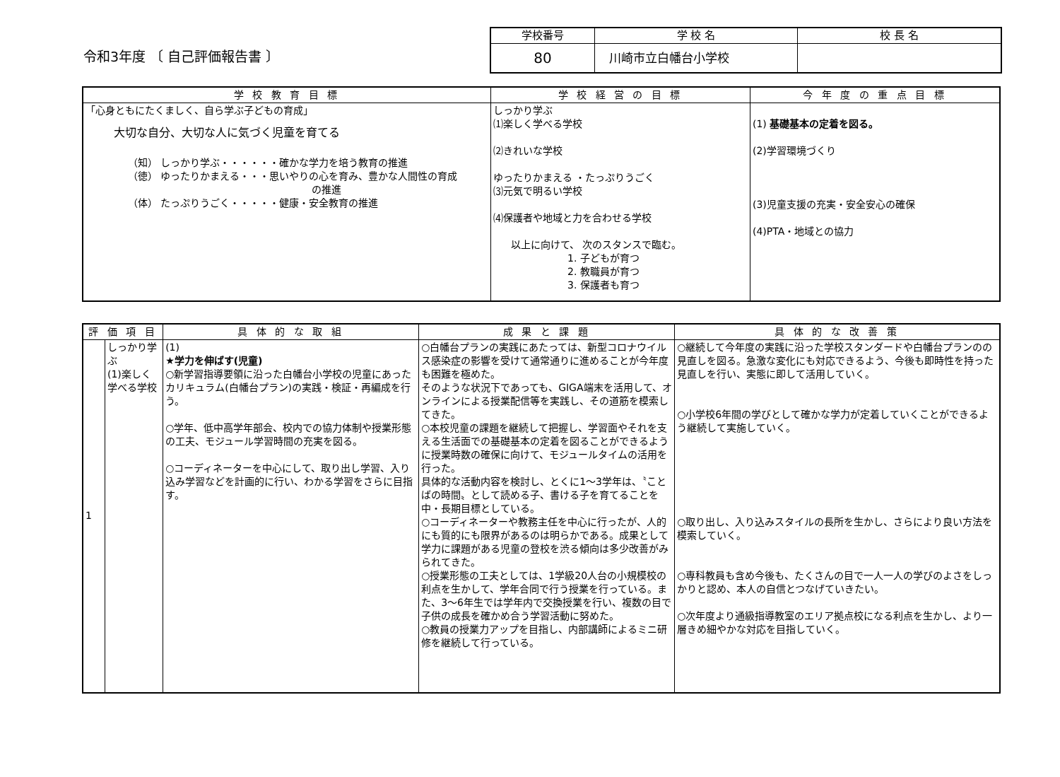令和3年度 〔 自己評価報告書 〕
| 学校番号 | 学 校 名 | 校 長 名 |
| 80 | 川崎市立白幡台小学校 | |
| 学 校 教 育 目 標 | 学 校 経 営 の 目 標 | 今 年 度 の 重 点 目 標 |
| --- | --- | --- |
| 「心身ともにたくましく、自ら学ぶ子どもの育成」 大切な自分、大切な人に気づく児童を育てる （知） しっかり学ぶ・・・・・・確かな学力を培う教育の推進 （徳） ゆったりかまえる・・・思いやりの心を育み、豊かな人間性の育成 の推進 （体） たっぷりうごく・・・・・健康・安全教育の推進 | しっかり学ぶ ⑴楽しく学べる学校 ⑵きれいな学校 ゆったりかまえる ・たっぷりうごく ⑶元気で明るい学校 ⑷保護者や地域と力を合わせる学校 以上に向けて、 次のスタンスで臨む。 1. 子どもが育つ 2. 教職員が育つ 3. 保護者も育つ | (1) 基礎基本の定着を図る。 (2)学習環境づくり (3)児童支援の充実・安全安心の確保 (4)PTA・地域との協力 |
| 評 価 項 目 | | 具 体 的 な 取 組 | 成 果 と 課 題 | 具 体 的 な 改 善 策 |
| --- | --- | --- | --- | --- |
| 1 | しっかり学ぶ (1)楽しく学べる学校 | (1) ★学力を伸ばす(児童) ○新学習指導要領に沿った白幡台小学校の児童にあったカリキュラム(白幡台プラン)の実践・検証・再編成を行う。 ○学年、低中高学年部会、校内での協力体制や授業形態の工夫、モジュール学習時間の充実を図る。 ○コーディネーターを中心にして、取り出し学習、入り込み学習などを計画的に行い、わかる学習をさらに目指す。 | ○白幡台プランの実践にあたっては、新型コロナウイルス感染症の影響を受けて通常通りに進めることが今年度も困難を極めた。 そのような状況下であっても、GIGA端末を活用して、オンラインによる授業配信等を実践し、その道筋を模索してきた。 ○本校児童の課題を継続して把握し、学習面やそれを支える生活面での基礎基本の定着を図ることができるように授業時数の確保に向けて、モジュールタイムの活用を行った。 具体的な活動内容を検討し、とくに1～3学年は、〝ことばの時間〟として読める子、書ける子を育てることを中・長期目標としている。 ○コーディネーターや教務主任を中心に行ったが、人的にも質的にも限界があるのは明らかである。成果として学力に課題がある児童の登校を渋る傾向は多少改善がみられてきた。 ○授業形態の工夫としては、1学級20人台の小規模校の利点を生かして、学年合同で行う授業を行っている。また、3～6年生では学年内で交換授業を行い、複数の目で子供の成長を確かめ合う学習活動に努めた。 ○教員の授業力アップを目指し、内部講師によるミニ研修を継続して行っている。 | ○継続して今年度の実践に沿った学校スタンダードや白幡台プランのの見直しを図る。急激な変化にも対応できるよう、今後も即時性を持った見直しを行い、実態に即して活用していく。 ○小学校6年間の学びとして確かな学力が定着していくことができるよう継続して実施していく。 ○取り出し、入り込みスタイルの長所を生かし、さらにより良い方法を模索していく。 ○専科教員も含め今後も、たくさんの目で一人一人の学びのよさをしっかりと認め、本人の自信とつなげていきたい。 ○次年度より通級指導教室のエリア拠点校になる利点を生かし、より一層きめ細やかな対応を目指していく。 |